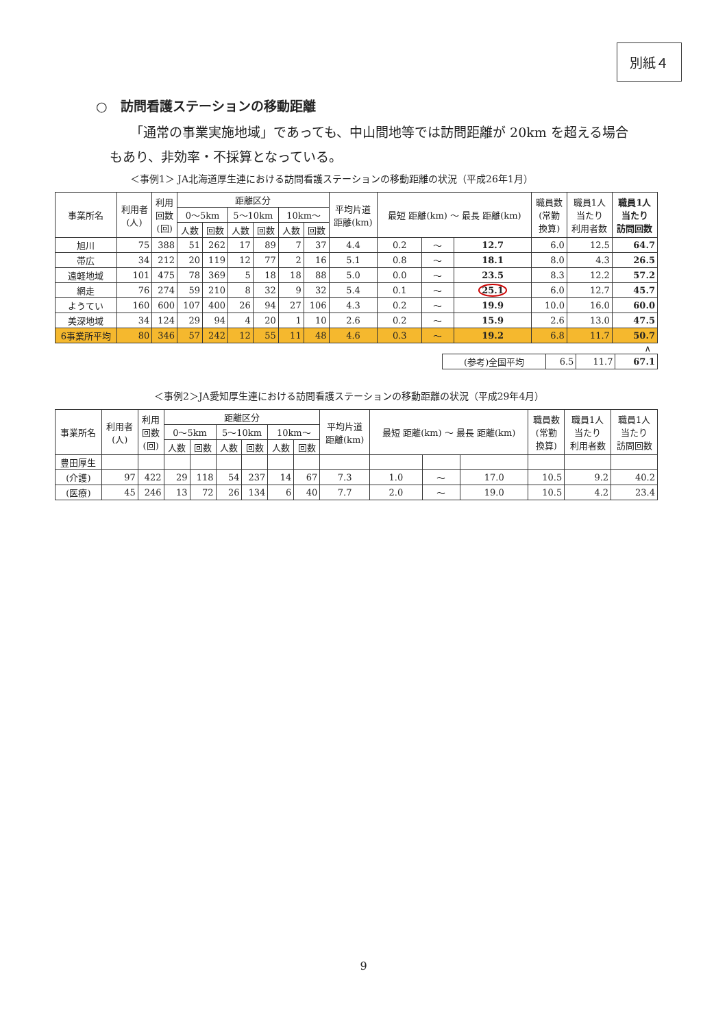別紙４
○　訪問看護ステーションの移動距離
「通常の事業実施地域」であっても、中山間地等では訪問距離が 20km を超える場合もあり、非効率・不採算となっている。
＜事例1＞ JA北海道厚生連における訪問看護ステーションの移動距離の状況（平成26年1月）
| 事業所名 | 利用者 (人) | 利用 回数 (回) | 距離区分 | | | | | | 平均片道 距離(km) | 最短 距離(km) ～ 最長 距離(km) | | | 職員数 (常勤 換算) | 職員1人 当たり 利用者数 | 職員1人 当たり 訪問回数 |
| --- | --- | --- | --- | --- | --- | --- | --- | --- | --- | --- | --- | --- | --- | --- | --- |
| | | | 0～5km | | 5～10km | | 10km～ | | | | | | | | |
| | | | 人数 | 回数 | 人数 | 回数 | 人数 | 回数 | | | | | | | |
| 旭川 | 75 | 388 | 51 | 262 | 17 | 89 | 7 | 37 | 4.4 | 0.2 | ～ | 12.7 | 6.0 | 12.5 | 64.7 |
| 帯広 | 34 | 212 | 20 | 119 | 12 | 77 | 2 | 16 | 5.1 | 0.8 | ～ | 18.1 | 8.0 | 4.3 | 26.5 |
| 遠軽地域 | 101 | 475 | 78 | 369 | 5 | 18 | 18 | 88 | 5.0 | 0.0 | ～ | 23.5 | 8.3 | 12.2 | 57.2 |
| 網走 | 76 | 274 | 59 | 210 | 8 | 32 | 9 | 32 | 5.4 | 0.1 | ～ | 25.1 | 6.0 | 12.7 | 45.7 |
| ようてい | 160 | 600 | 107 | 400 | 26 | 94 | 27 | 106 | 4.3 | 0.2 | ～ | 19.9 | 10.0 | 16.0 | 60.0 |
| 美深地域 | 34 | 124 | 29 | 94 | 4 | 20 | 1 | 10 | 2.6 | 0.2 | ～ | 15.9 | 2.6 | 13.0 | 47.5 |
| 6事業所平均 | 80 | 346 | 57 | 242 | 12 | 55 | 11 | 48 | 4.6 | 0.3 | ～ | 19.2 | 6.8 | 11.7 | 50.7 |
∧
| (参考)全国平均 | 6.5 | 11.7 | 67.1 |
＜事例2＞JA愛知厚生連における訪問看護ステーションの移動距離の状況（平成29年4月）
| 事業所名 | 利用者 (人) | 利用 回数 (回) | 距離区分 | | | | | | 平均片道 距離(km) | 最短 距離(km) ～ 最長 距離(km) | | | 職員数 (常勤 換算) | 職員1人 当たり 利用者数 | 職員1人 当たり 訪問回数 |
| --- | --- | --- | --- | --- | --- | --- | --- | --- | --- | --- | --- | --- | --- | --- | --- |
| | | | 0～5km | | 5～10km | | 10km～ | | | | | | | | |
| | | | 人数 | 回数 | 人数 | 回数 | 人数 | 回数 | | | | | | | |
| 豊田厚生 | | | | | | | | | | | | | | | |
| (介護) | 97 | 422 | 29 | 118 | 54 | 237 | 14 | 67 | 7.3 | 1.0 | ～ | 17.0 | 10.5 | 9.2 | 40.2 |
| (医療) | 45 | 246 | 13 | 72 | 26 | 134 | 6 | 40 | 7.7 | 2.0 | ～ | 19.0 | 10.5 | 4.2 | 23.4 |
9